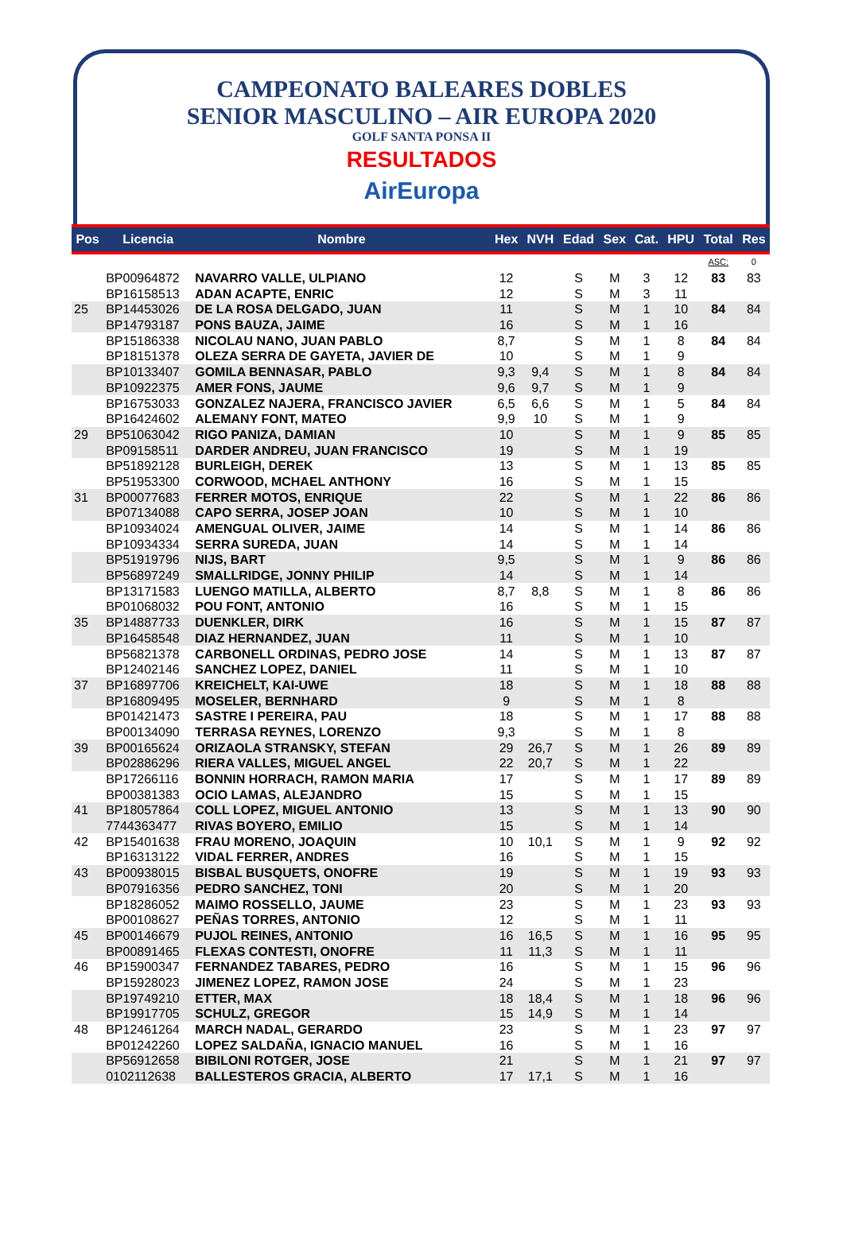CAMPEONATO BALEARES DOBLES
SENIOR MASCULINO – AIR EUROPA 2020
GOLF SANTA PONSA II
RESULTADOS
AirEuropa
| Pos | Licencia | Nombre | Hex | NVH | Edad | Sex | Cat. | HPU | Total | Res |
| --- | --- | --- | --- | --- | --- | --- | --- | --- | --- | --- |
| | | | | | | | | | ASC: | 0 |
| | BP00964872 | NAVARRO VALLE, ULPIANO | 12 | | S | M | 3 | 12 | 83 | 83 |
| | BP16158513 | ADAN ACAPTE, ENRIC | 12 | | S | M | 3 | 11 | | |
| 25 | BP14453026 | DE LA ROSA DELGADO, JUAN | 11 | | S | M | 1 | 10 | 84 | 84 |
| | BP14793187 | PONS BAUZA, JAIME | 16 | | S | M | 1 | 16 | | |
| | BP15186338 | NICOLAU NANO, JUAN PABLO | 8,7 | | S | M | 1 | 8 | 84 | 84 |
| | BP18151378 | OLEZA SERRA DE GAYETA, JAVIER DE | 10 | | S | M | 1 | 9 | | |
| | BP10133407 | GOMILA BENNASAR, PABLO | 9,3 | 9,4 | S | M | 1 | 8 | 84 | 84 |
| | BP10922375 | AMER FONS, JAUME | 9,6 | 9,7 | S | M | 1 | 9 | | |
| | BP16753033 | GONZALEZ NAJERA, FRANCISCO JAVIER | 6,5 | 6,6 | S | M | 1 | 5 | 84 | 84 |
| | BP16424602 | ALEMANY FONT, MATEO | 9,9 | 10 | S | M | 1 | 9 | | |
| 29 | BP51063042 | RIGO PANIZA, DAMIAN | 10 | | S | M | 1 | 9 | 85 | 85 |
| | BP09158511 | DARDER ANDREU, JUAN FRANCISCO | 19 | | S | M | 1 | 19 | | |
| | BP51892128 | BURLEIGH, DEREK | 13 | | S | M | 1 | 13 | 85 | 85 |
| | BP51953300 | CORWOOD, MCHAEL ANTHONY | 16 | | S | M | 1 | 15 | | |
| 31 | BP00077683 | FERRER MOTOS, ENRIQUE | 22 | | S | M | 1 | 22 | 86 | 86 |
| | BP07134088 | CAPO SERRA, JOSEP JOAN | 10 | | S | M | 1 | 10 | | |
| | BP10934024 | AMENGUAL OLIVER, JAIME | 14 | | S | M | 1 | 14 | 86 | 86 |
| | BP10934334 | SERRA SUREDA, JUAN | 14 | | S | M | 1 | 14 | | |
| | BP51919796 | NIJS, BART | 9,5 | | S | M | 1 | 9 | 86 | 86 |
| | BP56897249 | SMALLRIDGE, JONNY PHILIP | 14 | | S | M | 1 | 14 | | |
| | BP13171583 | LUENGO MATILLA, ALBERTO | 8,7 | 8,8 | S | M | 1 | 8 | 86 | 86 |
| | BP01068032 | POU FONT, ANTONIO | 16 | | S | M | 1 | 15 | | |
| 35 | BP14887733 | DUENKLER, DIRK | 16 | | S | M | 1 | 15 | 87 | 87 |
| | BP16458548 | DIAZ HERNANDEZ, JUAN | 11 | | S | M | 1 | 10 | | |
| | BP56821378 | CARBONELL ORDINAS, PEDRO JOSE | 14 | | S | M | 1 | 13 | 87 | 87 |
| | BP12402146 | SANCHEZ LOPEZ, DANIEL | 11 | | S | M | 1 | 10 | | |
| 37 | BP16897706 | KREICHELT, KAI-UWE | 18 | | S | M | 1 | 18 | 88 | 88 |
| | BP16809495 | MOSELER, BERNHARD | 9 | | S | M | 1 | 8 | | |
| | BP01421473 | SASTRE I PEREIRA, PAU | 18 | | S | M | 1 | 17 | 88 | 88 |
| | BP00134090 | TERRASA REYNES, LORENZO | 9,3 | | S | M | 1 | 8 | | |
| 39 | BP00165624 | ORIZAOLA STRANSKY, STEFAN | 29 | 26,7 | S | M | 1 | 26 | 89 | 89 |
| | BP02886296 | RIERA VALLES, MIGUEL ANGEL | 22 | 20,7 | S | M | 1 | 22 | | |
| | BP17266116 | BONNIN HORRACH, RAMON MARIA | 17 | | S | M | 1 | 17 | 89 | 89 |
| | BP00381383 | OCIO LAMAS, ALEJANDRO | 15 | | S | M | 1 | 15 | | |
| 41 | BP18057864 | COLL LOPEZ, MIGUEL ANTONIO | 13 | | S | M | 1 | 13 | 90 | 90 |
| | 7744363477 | RIVAS BOYERO, EMILIO | 15 | | S | M | 1 | 14 | | |
| 42 | BP15401638 | FRAU MORENO, JOAQUIN | 10 | 10,1 | S | M | 1 | 9 | 92 | 92 |
| | BP16313122 | VIDAL FERRER, ANDRES | 16 | | S | M | 1 | 15 | | |
| 43 | BP00938015 | BISBAL BUSQUETS, ONOFRE | 19 | | S | M | 1 | 19 | 93 | 93 |
| | BP07916356 | PEDRO SANCHEZ, TONI | 20 | | S | M | 1 | 20 | | |
| | BP18286052 | MAIMO ROSSELLO, JAUME | 23 | | S | M | 1 | 23 | 93 | 93 |
| | BP00108627 | PEÑAS TORRES, ANTONIO | 12 | | S | M | 1 | 11 | | |
| 45 | BP00146679 | PUJOL REINES, ANTONIO | 16 | 16,5 | S | M | 1 | 16 | 95 | 95 |
| | BP00891465 | FLEXAS CONTESTI, ONOFRE | 11 | 11,3 | S | M | 1 | 11 | | |
| 46 | BP15900347 | FERNANDEZ TABARES, PEDRO | 16 | | S | M | 1 | 15 | 96 | 96 |
| | BP15928023 | JIMENEZ LOPEZ, RAMON JOSE | 24 | | S | M | 1 | 23 | | |
| | BP19749210 | ETTER, MAX | 18 | 18,4 | S | M | 1 | 18 | 96 | 96 |
| | BP19917705 | SCHULZ, GREGOR | 15 | 14,9 | S | M | 1 | 14 | | |
| 48 | BP12461264 | MARCH NADAL, GERARDO | 23 | | S | M | 1 | 23 | 97 | 97 |
| | BP01242260 | LOPEZ SALDAÑA, IGNACIO MANUEL | 16 | | S | M | 1 | 16 | | |
| | BP56912658 | BIBILONI ROTGER, JOSE | 21 | | S | M | 1 | 21 | 97 | 97 |
| | 0102112638 | BALLESTEROS GRACIA, ALBERTO | 17 | 17,1 | S | M | 1 | 16 | | |